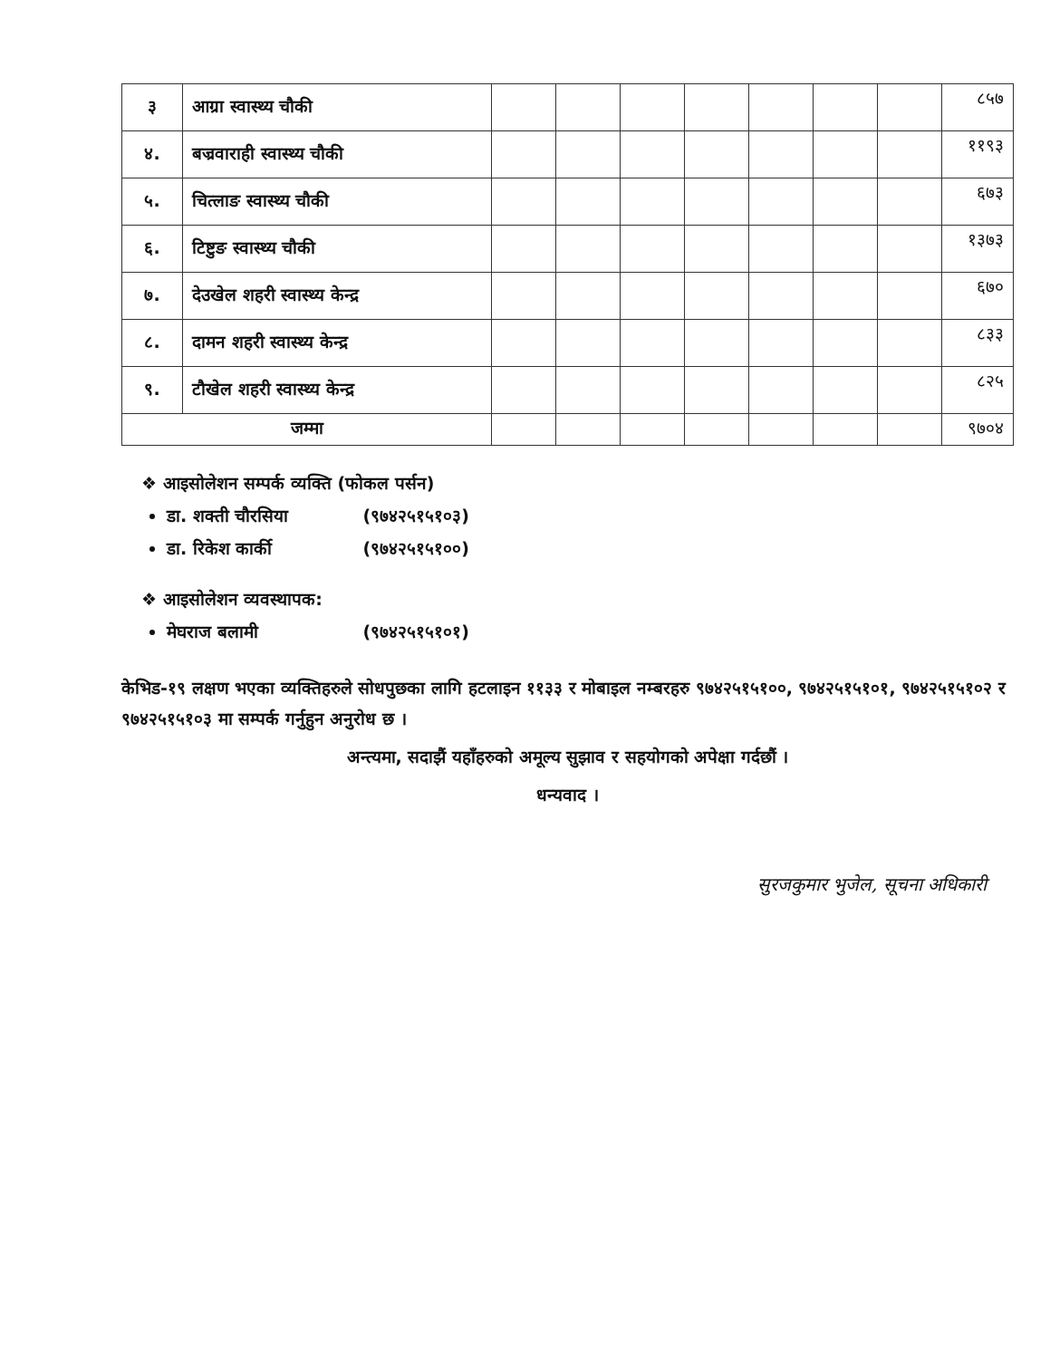| ३ | आग्रा स्वास्थ्य चौकी | | | | | | | | ८५७ |
| ४. | बज्रवाराही स्वास्थ्य चौकी | | | | | | | | ११९३ |
| ५. | चित्लाङ स्वास्थ्य चौकी | | | | | | | | ६७३ |
| ६. | टिष्टुङ स्वास्थ्य चौकी | | | | | | | | १३७३ |
| ७. | देउखेल शहरी स्वास्थ्य केन्द्र | | | | | | | | ६७० |
| ८. | दामन शहरी स्वास्थ्य केन्द्र | | | | | | | | ८३३ |
| ९. | टौखेल शहरी स्वास्थ्य केन्द्र | | | | | | | | ८२५ |
| जम्मा | | | | | | | | | ९७०४ |
❖ आइसोलेशन सम्पर्क व्यक्ति (फोकल पर्सन)
डा. शक्ती चौरसिया (९७४२५१५१०३)
डा. रिकेश कार्की (९७४२५१५१००)
❖ आइसोलेशन व्यवस्थापक:
मेघराज बलामी (९७४२५१५१०१)
केभिड-१९ लक्षण भएका व्यक्तिहरुले सोधपुछका लागि हटलाइन ११३३ र मोबाइल नम्बरहरु ९७४२५१५१००, ९७४२५१५१०१, ९७४२५१५१०२ र ९७४२५१५१०३ मा सम्पर्क गर्नुहुन अनुरोध छ ।
अन्त्यमा, सदाझैं यहाँहरुको अमूल्य सुझाव र सहयोगको अपेक्षा गर्दछौं ।
धन्यवाद ।
सुरजकुमार भुजेल, सूचना अधिकारी